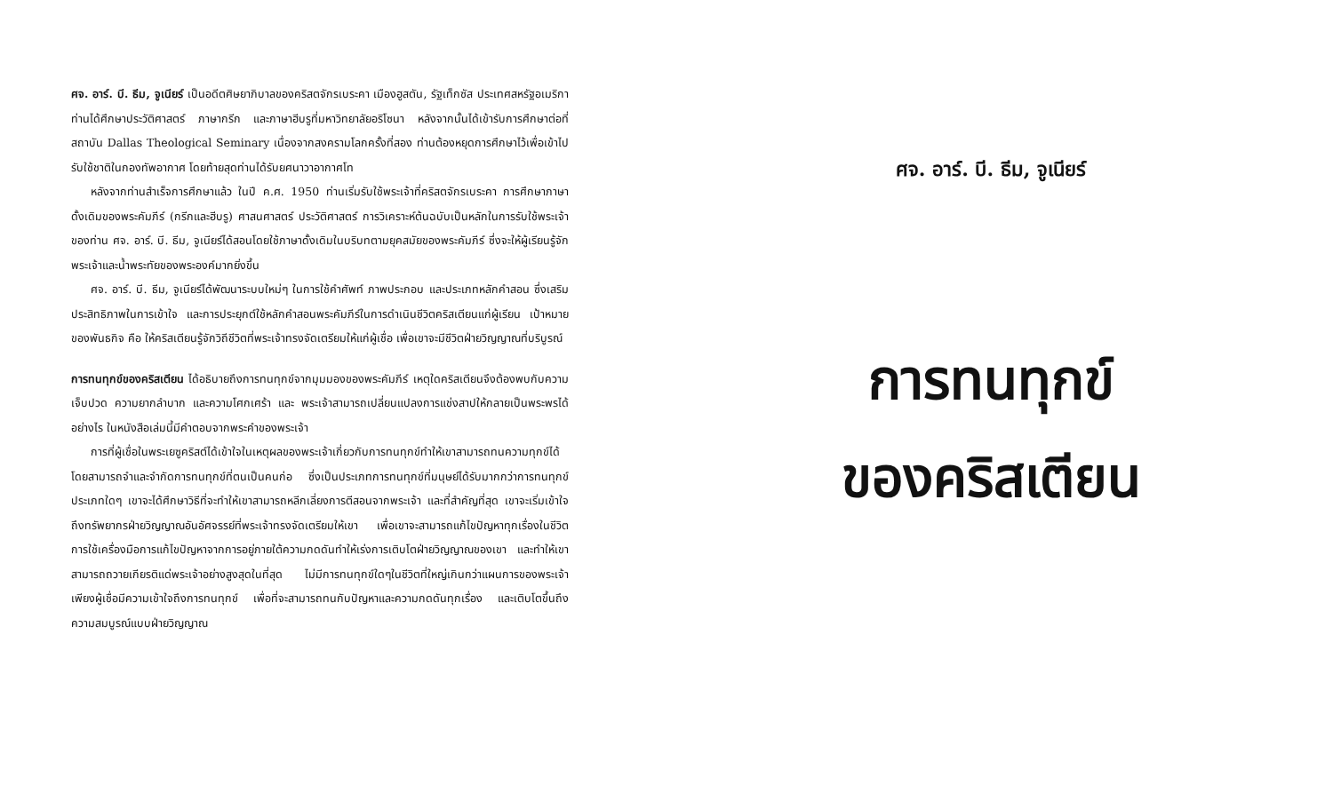ศจ. อาร์. บี. ธีม, จูเนียร์ เป็นอดีตศิษยาภิบาลของคริสตจักรเบระคา เมืองฮูสตัน, รัฐเท็กซัส ประเทศสหรัฐอเมริกา ท่านได้ศึกษาประวัติศาสตร์ ภาษากรีก และภาษาฮีบรูที่มหาวิทยาลัยอริโซนา หลังจากนั้นได้เข้ารับการศึกษาต่อที่สถาบัน Dallas Theological Seminary เนื่องจากสงครามโลกครั้งที่สอง ท่านต้องหยุดการศึกษาไว้เพื่อเข้าไปรับใช้ชาติในกองทัพอากาศ โดยท้ายสุดท่านได้รับยศนาวาอากาศโท
หลังจากท่านสำเร็จการศึกษาแล้ว ในปี ค.ศ. 1950 ท่านเริ่มรับใช้พระเจ้าที่คริสตจักรเบระคา การศึกษาภาษาดั้งเดิมของพระคัมภีร์ (กรีกและฮีบรู) ศาสนศาสตร์ ประวัติศาสตร์ การวิเคราะห์ต้นฉบับเป็นหลักในการรับใช้พระเจ้าของท่าน ศจ. อาร์. บี. ธีม, จูเนียร์ได้สอนโดยใช้ภาษาดั้งเดิมในบริบทตามยุคสมัยของพระคัมภีร์ ซึ่งจะให้ผู้เรียนรู้จักพระเจ้าและน้ำพระทัยของพระองค์มากยิ่งขึ้น
ศจ. อาร์. บี. ธีม, จูเนียร์ได้พัฒนาระบบใหม่ๆ ในการใช้คำศัพท์ ภาพประกอบ และประเภทหลักคำสอน ซึ่งเสริมประสิทธิภาพในการเข้าใจ และการประยุกต์ใช้หลักคำสอนพระคัมภีร์ในการดำเนินชีวิตคริสเตียนแก่ผู้เรียน เป้าหมายของพันธกิจ คือ ให้คริสเตียนรู้จักวิถีชีวิตที่พระเจ้าทรงจัดเตรียมให้แก่ผู้เชื่อ เพื่อเขาจะมีชีวิตฝ่ายวิญญาณที่บริบูรณ์
การทนทุกข์ของคริสเตียน ได้อธิบายถึงการทนทุกข์จากมุมมองของพระคัมภีร์ เหตุใดคริสเตียนจึงต้องพบกับความเจ็บปวด ความยากลำบาก และความโศกเศร้า และ พระเจ้าสามารถเปลี่ยนแปลงการแช่งสาปให้กลายเป็นพระพรได้อย่างไร ในหนังสือเล่มนี้มีคำตอบจากพระคำของพระเจ้า
การที่ผู้เชื่อในพระเยซูคริสต์ได้เข้าใจในเหตุผลของพระเจ้าเกี่ยวกับการทนทุกข์ทำให้เขาสามารถทนความทุกข์ได้ โดยสามารถจำและจำกัดการทนทุกข์ที่ตนเป็นคนก่อ ซึ่งเป็นประเภทการทนทุกข์ที่มนุษย์ได้รับมากกว่าการทนทุกข์ประเภทใดๆ เขาจะได้ศึกษาวิธีที่จะทำให้เขาสามารถหลีกเลี่ยงการตีสอนจากพระเจ้า และที่สำคัญที่สุด เขาจะเริ่มเข้าใจถึงทรัพยากรฝ่ายวิญญาณอันอัศจรรย์ที่พระเจ้าทรงจัดเตรียมให้เขา เพื่อเขาจะสามารถแก้ไขปัญหาทุกเรื่องในชีวิต การใช้เครื่องมือการแก้ไขปัญหาจากการอยู่ภายใต้ความกดดันทำให้เร่งการเติบโตฝ่ายวิญญาณของเขา และทำให้เขาสามารถถวายเกียรติแด่พระเจ้าอย่างสูงสุดในที่สุด ไม่มีการทนทุกข์ใดๆในชีวิตที่ใหญ่เกินกว่าแผนการของพระเจ้า เพียงผู้เชื่อมีความเข้าใจถึงการทนทุกข์ เพื่อที่จะสามารถทนกับปัญหาและความกดดันทุกเรื่อง และเติบโตขึ้นถึงความสมบูรณ์แบบฝ่ายวิญญาณ
ศจ. อาร์. บี. ธีม, จูเนียร์
การทนทุกข์
ของคริสเตียน